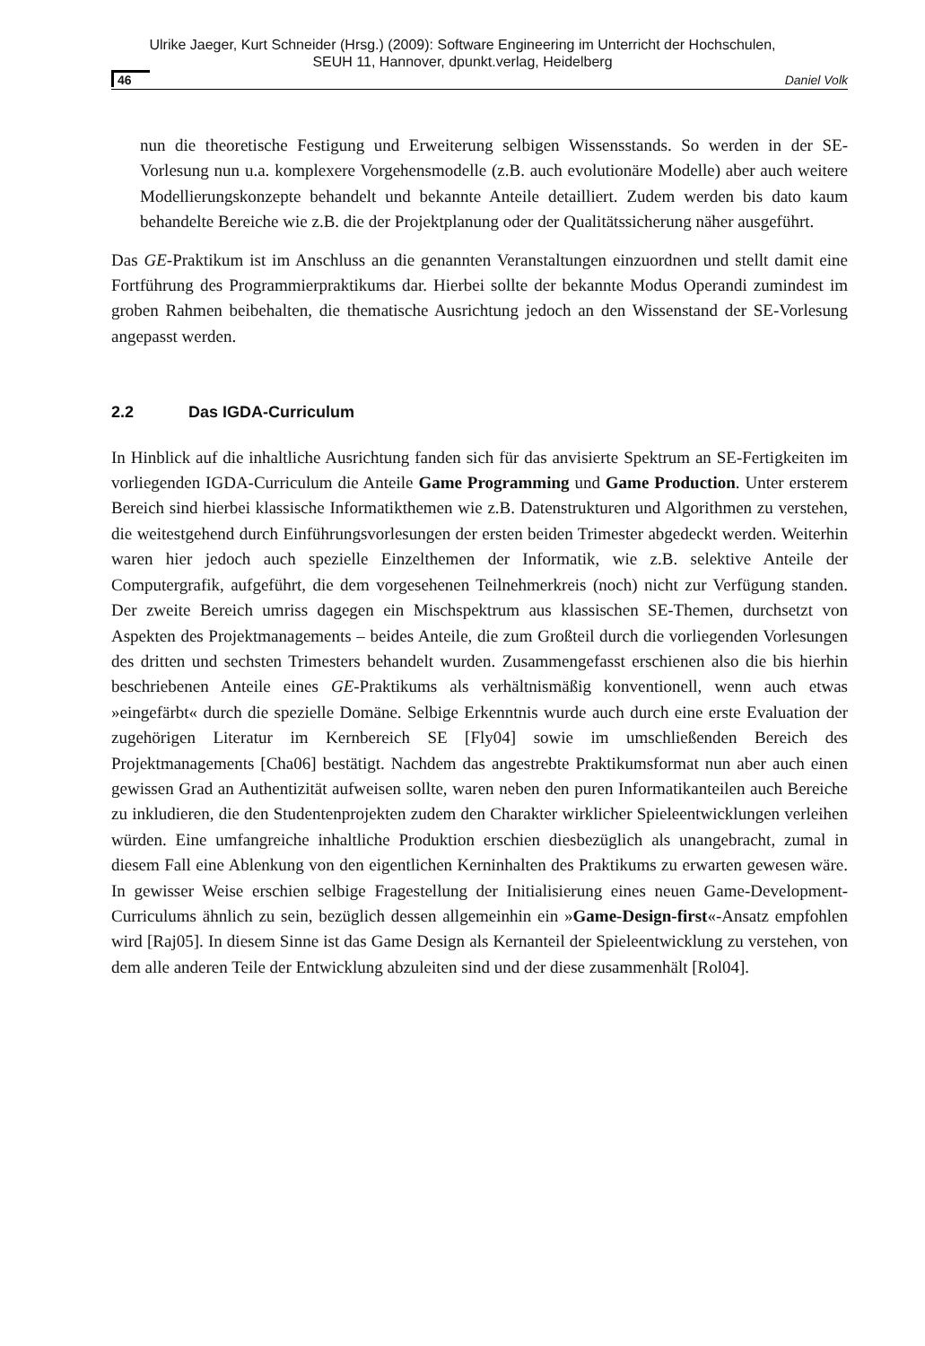Ulrike Jaeger, Kurt Schneider (Hrsg.) (2009): Software Engineering im Unterricht der Hochschulen,
SEUH 11, Hannover, dpunkt.verlag, Heidelberg
46 Daniel Volk
nun die theoretische Festigung und Erweiterung selbigen Wissensstands. So werden in der SE-Vorlesung nun u.a. komplexere Vorgehensmodelle (z.B. auch evolutionäre Modelle) aber auch weitere Modellierungskonzepte behandelt und bekannte Anteile detailliert. Zudem werden bis dato kaum behandelte Bereiche wie z.B. die der Projektplanung oder der Qualitätssicherung näher ausgeführt.
Das GE-Praktikum ist im Anschluss an die genannten Veranstaltungen einzuordnen und stellt damit eine Fortführung des Programmierpraktikums dar. Hierbei sollte der bekannte Modus Operandi zumindest im groben Rahmen beibehalten, die thematische Ausrichtung jedoch an den Wissenstand der SE-Vorlesung angepasst werden.
2.2 Das IGDA-Curriculum
In Hinblick auf die inhaltliche Ausrichtung fanden sich für das anvisierte Spektrum an SE-Fertigkeiten im vorliegenden IGDA-Curriculum die Anteile Game Programming und Game Production. Unter ersterem Bereich sind hierbei klassische Informatikthemen wie z.B. Datenstrukturen und Algorithmen zu verstehen, die weitestgehend durch Einführungsvorlesungen der ersten beiden Trimester abgedeckt werden. Weiterhin waren hier jedoch auch spezielle Einzelthemen der Informatik, wie z.B. selektive Anteile der Computergrafik, aufgeführt, die dem vorgesehenen Teilnehmerkreis (noch) nicht zur Verfügung standen. Der zweite Bereich umriss dagegen ein Mischspektrum aus klassischen SE-Themen, durchsetzt von Aspekten des Projektmanagements – beides Anteile, die zum Großteil durch die vorliegenden Vorlesungen des dritten und sechsten Trimesters behandelt wurden. Zusammengefasst erschienen also die bis hierhin beschriebenen Anteile eines GE-Praktikums als verhältnismäßig konventionell, wenn auch etwas »eingefärbt« durch die spezielle Domäne. Selbige Erkenntnis wurde auch durch eine erste Evaluation der zugehörigen Literatur im Kernbereich SE [Fly04] sowie im umschließenden Bereich des Projektmanagements [Cha06] bestätigt. Nachdem das angestrebte Praktikumsformat nun aber auch einen gewissen Grad an Authentizität aufweisen sollte, waren neben den puren Informatikanteilen auch Bereiche zu inkludieren, die den Studentenprojekten zudem den Charakter wirklicher Spieleentwicklungen verleihen würden. Eine umfangreiche inhaltliche Produktion erschien diesbezüglich als unangebracht, zumal in diesem Fall eine Ablenkung von den eigentlichen Kerninhalten des Praktikums zu erwarten gewesen wäre. In gewisser Weise erschien selbige Fragestellung der Initialisierung eines neuen Game-Development-Curriculums ähnlich zu sein, bezüglich dessen allgemeinhin ein »Game-Design-first«-Ansatz empfohlen wird [Raj05]. In diesem Sinne ist das Game Design als Kernanteil der Spieleentwicklung zu verstehen, von dem alle anderen Teile der Entwicklung abzuleiten sind und der diese zusammenhält [Rol04].